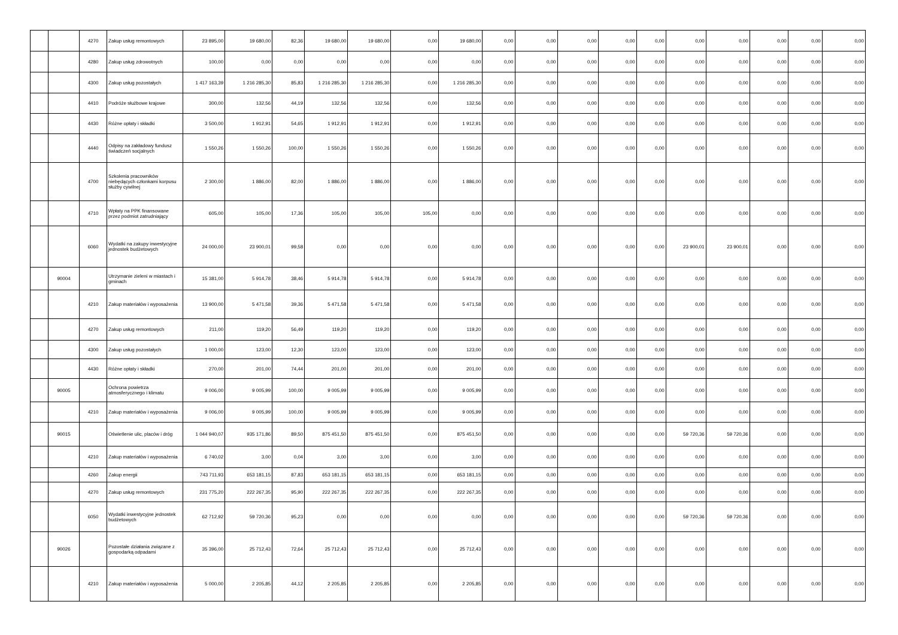| | | 4270 | Zakup usług remontowych | 23 895,00 | 19 680,00 | 82,36 | 19 680,00 | 19 680,00 | 0,00 | 19 680,00 | 0,00 | 0,00 | 0,00 | 0,00 | 0,00 | 0,00 | 0,00 | 0,00 | 0,00 | 0,00 |
| | | 4280 | Zakup usług zdrowotnych | 100,00 | 0,00 | 0,00 | 0,00 | 0,00 | 0,00 | 0,00 | 0,00 | 0,00 | 0,00 | 0,00 | 0,00 | 0,00 | 0,00 | 0,00 | 0,00 | 0,00 |
| | | 4300 | Zakup usług pozostałych | 1 417 163,39 | 1 216 285,30 | 85,83 | 1 216 285,30 | 1 216 285,30 | 0,00 | 1 216 285,30 | 0,00 | 0,00 | 0,00 | 0,00 | 0,00 | 0,00 | 0,00 | 0,00 | 0,00 | 0,00 |
| | | 4410 | Podróże służbowe krajowe | 300,00 | 132,56 | 44,19 | 132,56 | 132,56 | 0,00 | 132,56 | 0,00 | 0,00 | 0,00 | 0,00 | 0,00 | 0,00 | 0,00 | 0,00 | 0,00 | 0,00 |
| | | 4430 | Różne opłaty i składki | 3 500,00 | 1 912,91 | 54,65 | 1 912,91 | 1 912,91 | 0,00 | 1 912,91 | 0,00 | 0,00 | 0,00 | 0,00 | 0,00 | 0,00 | 0,00 | 0,00 | 0,00 | 0,00 |
| | | 4440 | Odpisy na zakładowy fundusz świadczeń socjalnych | 1 550,26 | 1 550,26 | 100,00 | 1 550,26 | 1 550,26 | 0,00 | 1 550,26 | 0,00 | 0,00 | 0,00 | 0,00 | 0,00 | 0,00 | 0,00 | 0,00 | 0,00 | 0,00 |
| | | 4700 | Szkolenia pracowników niebędących członkami korpusu służby cywilnej | 2 300,00 | 1 886,00 | 82,00 | 1 886,00 | 1 886,00 | 0,00 | 1 886,00 | 0,00 | 0,00 | 0,00 | 0,00 | 0,00 | 0,00 | 0,00 | 0,00 | 0,00 | 0,00 |
| | | 4710 | Wpłaty na PPK finansowane przez podmiot zatrudniający | 605,00 | 105,00 | 17,36 | 105,00 | 105,00 | 105,00 | 0,00 | 0,00 | 0,00 | 0,00 | 0,00 | 0,00 | 0,00 | 0,00 | 0,00 | 0,00 | 0,00 |
| | | 6060 | Wydatki na zakupy inwestycyjne jednostek budżetowych | 24 000,00 | 23 900,01 | 99,58 | 0,00 | 0,00 | 0,00 | 0,00 | 0,00 | 0,00 | 0,00 | 0,00 | 0,00 | 23 900,01 | 23 900,01 | 0,00 | 0,00 | 0,00 |
| | 90004 | | Utrzymanie zieleni w miastach i gminach | 15 381,00 | 5 914,78 | 38,46 | 5 914,78 | 5 914,78 | 0,00 | 5 914,78 | 0,00 | 0,00 | 0,00 | 0,00 | 0,00 | 0,00 | 0,00 | 0,00 | 0,00 | 0,00 |
| | | 4210 | Zakup materiałów i wyposażenia | 13 900,00 | 5 471,58 | 39,36 | 5 471,58 | 5 471,58 | 0,00 | 5 471,58 | 0,00 | 0,00 | 0,00 | 0,00 | 0,00 | 0,00 | 0,00 | 0,00 | 0,00 | 0,00 |
| | | 4270 | Zakup usług remontowych | 211,00 | 119,20 | 56,49 | 119,20 | 119,20 | 0,00 | 119,20 | 0,00 | 0,00 | 0,00 | 0,00 | 0,00 | 0,00 | 0,00 | 0,00 | 0,00 | 0,00 |
| | | 4300 | Zakup usług pozostałych | 1 000,00 | 123,00 | 12,30 | 123,00 | 123,00 | 0,00 | 123,00 | 0,00 | 0,00 | 0,00 | 0,00 | 0,00 | 0,00 | 0,00 | 0,00 | 0,00 | 0,00 |
| | | 4430 | Różne opłaty i składki | 270,00 | 201,00 | 74,44 | 201,00 | 201,00 | 0,00 | 201,00 | 0,00 | 0,00 | 0,00 | 0,00 | 0,00 | 0,00 | 0,00 | 0,00 | 0,00 | 0,00 |
| | 90005 | | Ochrona powietrza atmosferycznego i klimatu | 9 006,00 | 9 005,99 | 100,00 | 9 005,99 | 9 005,99 | 0,00 | 9 005,99 | 0,00 | 0,00 | 0,00 | 0,00 | 0,00 | 0,00 | 0,00 | 0,00 | 0,00 | 0,00 |
| | | 4210 | Zakup materiałów i wyposażenia | 9 006,00 | 9 005,99 | 100,00 | 9 005,99 | 9 005,99 | 0,00 | 9 005,99 | 0,00 | 0,00 | 0,00 | 0,00 | 0,00 | 0,00 | 0,00 | 0,00 | 0,00 | 0,00 |
| | 90015 | | Oświetlenie ulic, placów i dróg | 1 044 940,07 | 935 171,86 | 89,50 | 875 451,50 | 875 451,50 | 0,00 | 875 451,50 | 0,00 | 0,00 | 0,00 | 0,00 | 0,00 | 59 720,36 | 59 720,36 | 0,00 | 0,00 | 0,00 |
| | | 4210 | Zakup materiałów i wyposażenia | 6 740,02 | 3,00 | 0,04 | 3,00 | 3,00 | 0,00 | 3,00 | 0,00 | 0,00 | 0,00 | 0,00 | 0,00 | 0,00 | 0,00 | 0,00 | 0,00 | 0,00 |
| | | 4260 | Zakup energii | 743 711,93 | 653 181,15 | 87,83 | 653 181,15 | 653 181,15 | 0,00 | 653 181,15 | 0,00 | 0,00 | 0,00 | 0,00 | 0,00 | 0,00 | 0,00 | 0,00 | 0,00 | 0,00 |
| | | 4270 | Zakup usług remontowych | 231 775,20 | 222 267,35 | 95,90 | 222 267,35 | 222 267,35 | 0,00 | 222 267,35 | 0,00 | 0,00 | 0,00 | 0,00 | 0,00 | 0,00 | 0,00 | 0,00 | 0,00 | 0,00 |
| | | 6050 | Wydatki inwestycyjne jednostek budżetowych | 62 712,92 | 59 720,36 | 95,23 | 0,00 | 0,00 | 0,00 | 0,00 | 0,00 | 0,00 | 0,00 | 0,00 | 0,00 | 59 720,36 | 59 720,36 | 0,00 | 0,00 | 0,00 |
| | 90026 | | Pozostałe działania związane z gospodarką odpadami | 35 396,00 | 25 712,43 | 72,64 | 25 712,43 | 25 712,43 | 0,00 | 25 712,43 | 0,00 | 0,00 | 0,00 | 0,00 | 0,00 | 0,00 | 0,00 | 0,00 | 0,00 | 0,00 |
| | | 4210 | Zakup materiałów i wyposażenia | 5 000,00 | 2 205,85 | 44,12 | 2 205,85 | 2 205,85 | 0,00 | 2 205,85 | 0,00 | 0,00 | 0,00 | 0,00 | 0,00 | 0,00 | 0,00 | 0,00 | 0,00 | 0,00 |